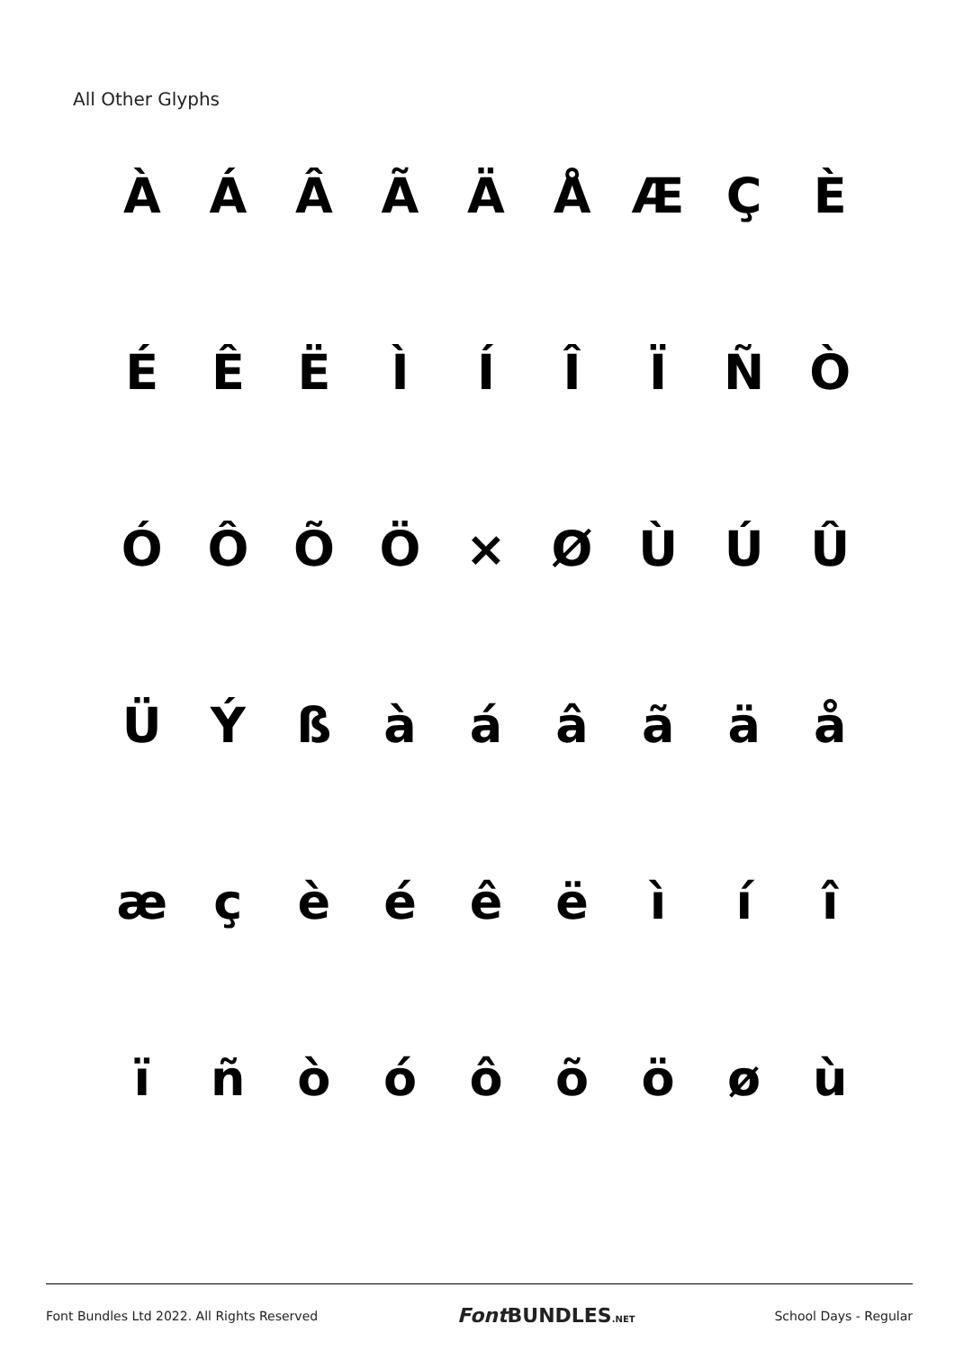All Other Glyphs
À
Á
Â
Ã
Ä
Å
Æ
Ç
È
É
Ê
Ë
Ì
Í
Î
Ï
Ñ
Ò
Ó
Ô
Õ
Ö
×
Ø
Ù
Ú
Û
Ü
Ý
ß
à
á
â
ã
ä
å
æ
ç
è
é
ê
ë
ì
í
î
ï
ñ
ò
ó
ô
õ
ö
ø
ù
Font Bundles Ltd 2022. All Rights Reserved Font BUNDLES.NET School Days - Regular